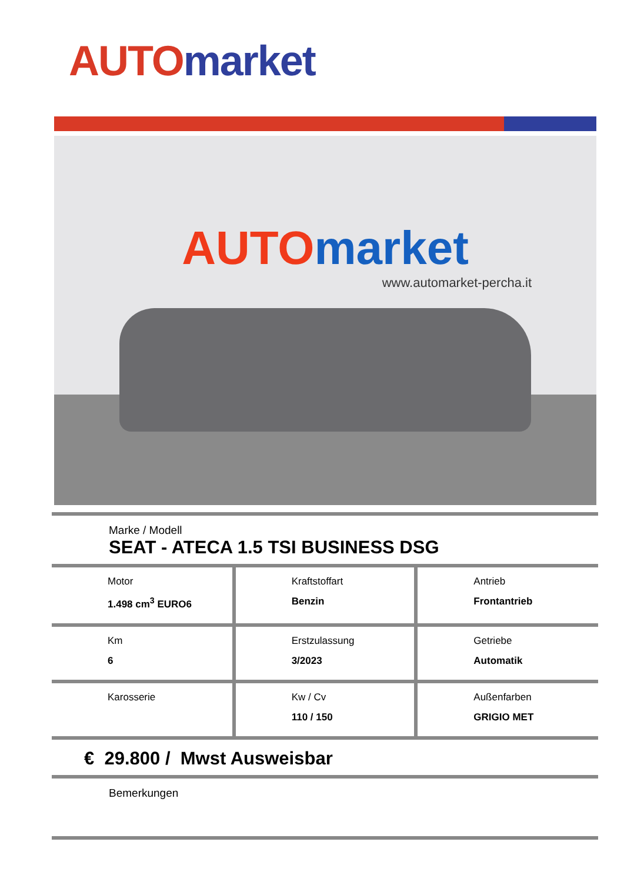AUTO market
AUTO market
www.automarket-percha.it
Marke / Modell
SEAT - ATECA 1.5 TSI BUSINESS DSG
| Motor 1.498 cm<sup>3</sup> EURO6 | Kraftstoffart Benzin | Antrieb Frontantrieb |
| Km 6 | Erstzulassung 3/2023 | Getriebe Automatik |
| Karosserie | Kw / Cv 110 / 150 | Außenfarben GRIGIO MET |
€ 29.800 / Mwst Ausweisbar
Bemerkungen